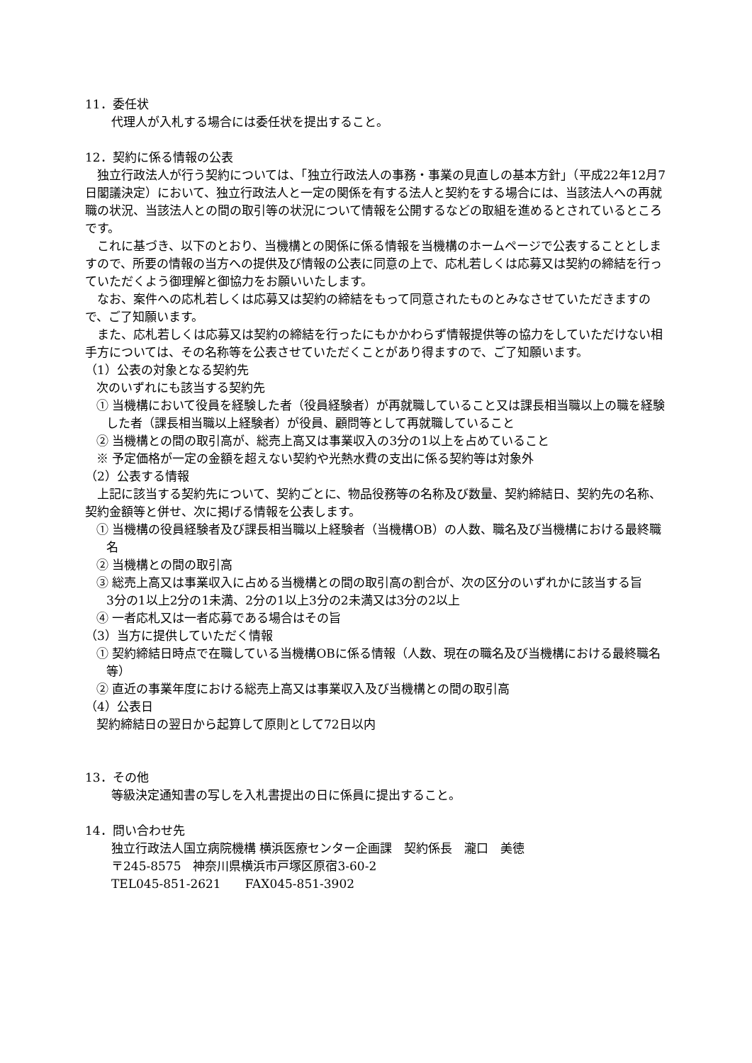11．委任状
代理人が入札する場合には委任状を提出すること。
12．契約に係る情報の公表
独立行政法人が行う契約については、「独立行政法人の事務・事業の見直しの基本方針」（平成22年12月7日閣議決定）において、独立行政法人と一定の関係を有する法人と契約をする場合には、当該法人への再就職の状況、当該法人との間の取引等の状況について情報を公開するなどの取組を進めるとされているところです。
これに基づき、以下のとおり、当機構との関係に係る情報を当機構のホームページで公表することとしますので、所要の情報の当方への提供及び情報の公表に同意の上で、応札若しくは応募又は契約の締結を行っていただくよう御理解と御協力をお願いいたします。
なお、案件への応札若しくは応募又は契約の締結をもって同意されたものとみなさせていただきますので、ご了知願います。
また、応札若しくは応募又は契約の締結を行ったにもかかわらず情報提供等の協力をしていただけない相手方については、その名称等を公表させていただくことがあり得ますので、ご了知願います。
（1）公表の対象となる契約先
次のいずれにも該当する契約先
① 当機構において役員を経験した者（役員経験者）が再就職していること又は課長相当職以上の職を経験した者（課長相当職以上経験者）が役員、顧問等として再就職していること
② 当機構との間の取引高が、総売上高又は事業収入の3分の1以上を占めていること
※ 予定価格が一定の金額を超えない契約や光熱水費の支出に係る契約等は対象外
（2）公表する情報
上記に該当する契約先について、契約ごとに、物品役務等の名称及び数量、契約締結日、契約先の名称、契約金額等と併せ、次に掲げる情報を公表します。
① 当機構の役員経験者及び課長相当職以上経験者（当機構OB）の人数、職名及び当機構における最終職名
② 当機構との間の取引高
③ 総売上高又は事業収入に占める当機構との間の取引高の割合が、次の区分のいずれかに該当する旨
3分の1以上2分の1未満、2分の1以上3分の2未満又は3分の2以上
④ 一者応札又は一者応募である場合はその旨
（3）当方に提供していただく情報
① 契約締結日時点で在職している当機構OBに係る情報（人数、現在の職名及び当機構における最終職名等）
② 直近の事業年度における総売上高又は事業収入及び当機構との間の取引高
（4）公表日
契約締結日の翌日から起算して原則として72日以内
13．その他
等級決定通知書の写しを入札書提出の日に係員に提出すること。
14．問い合わせ先
独立行政法人国立病院機構 横浜医療センター企画課　契約係長　瀧口　美徳
〒245-8575　神奈川県横浜市戸塚区原宿3-60-2
TEL045-851-2621　　FAX045-851-3902